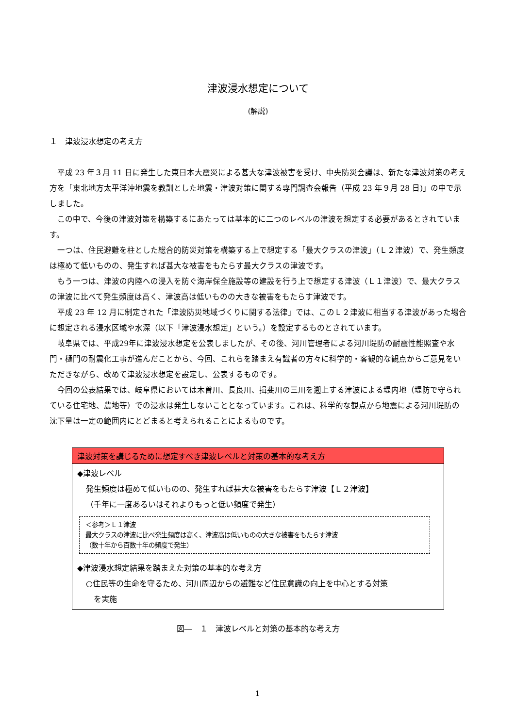津波浸水想定について
(解説)
１　津波浸水想定の考え方
平成 23 年３月 11 日に発生した東日本大震災による甚大な津波被害を受け、中央防災会議は、新たな津波対策の考え方を「東北地方太平洋沖地震を教訓とした地震・津波対策に関する専門調査会報告（平成 23 年９月 28 日)」の中で示しました。
この中で、今後の津波対策を構築するにあたっては基本的に二つのレベルの津波を想定する必要があるとされています。
一つは、住民避難を柱とした総合的防災対策を構築する上で想定する「最大クラスの津波」（Ｌ２津波）で、発生頻度は極めて低いものの、発生すれば甚大な被害をもたらす最大クラスの津波です。
もう一つは、津波の内陸への浸入を防ぐ海岸保全施設等の建設を行う上で想定する津波（Ｌ１津波）で、最大クラスの津波に比べて発生頻度は高く、津波高は低いものの大きな被害をもたらす津波です。
平成 23 年 12 月に制定された「津波防災地域づくりに関する法律」では、このＬ２津波に相当する津波があった場合に想定される浸水区域や水深（以下「津波浸水想定」という。）を設定するものとされています。
岐阜県では、平成29年に津波浸水想定を公表しましたが、その後、河川管理者による河川堤防の耐震性能照査や水門・樋門の耐震化工事が進んだことから、今回、これらを踏まえ有識者の方々に科学的・客観的な観点からご意見をいただきながら、改めて津波浸水想定を設定し、公表するものです。
今回の公表結果では、岐阜県においては木曽川、長良川、揖斐川の三川を遡上する津波による堤内地（堤防で守られている住宅地、農地等）での浸水は発生しないこととなっています。これは、科学的な観点から地震による河川堤防の沈下量は一定の範囲内にとどまると考えられることによるものです。
津波対策を講じるために想定すべき津波レベルと対策の基本的な考え方
◆津波レベル
発生頻度は極めて低いものの、発生すれば甚大な被害をもたらす津波【Ｌ２津波】
（千年に一度あるいはそれよりもっと低い頻度で発生）
＜参考＞Ｌ１津波
最大クラスの津波に比べ発生頻度は高く、津波高は低いものの大きな被害をもたらす津波
（数十年から百数十年の頻度で発生）
◆津波浸水想定結果を踏まえた対策の基本的な考え方
○住民等の生命を守るため、河川周辺からの避難など住民意識の向上を中心とする対策
　を実施
図―　１　津波レベルと対策の基本的な考え方
1